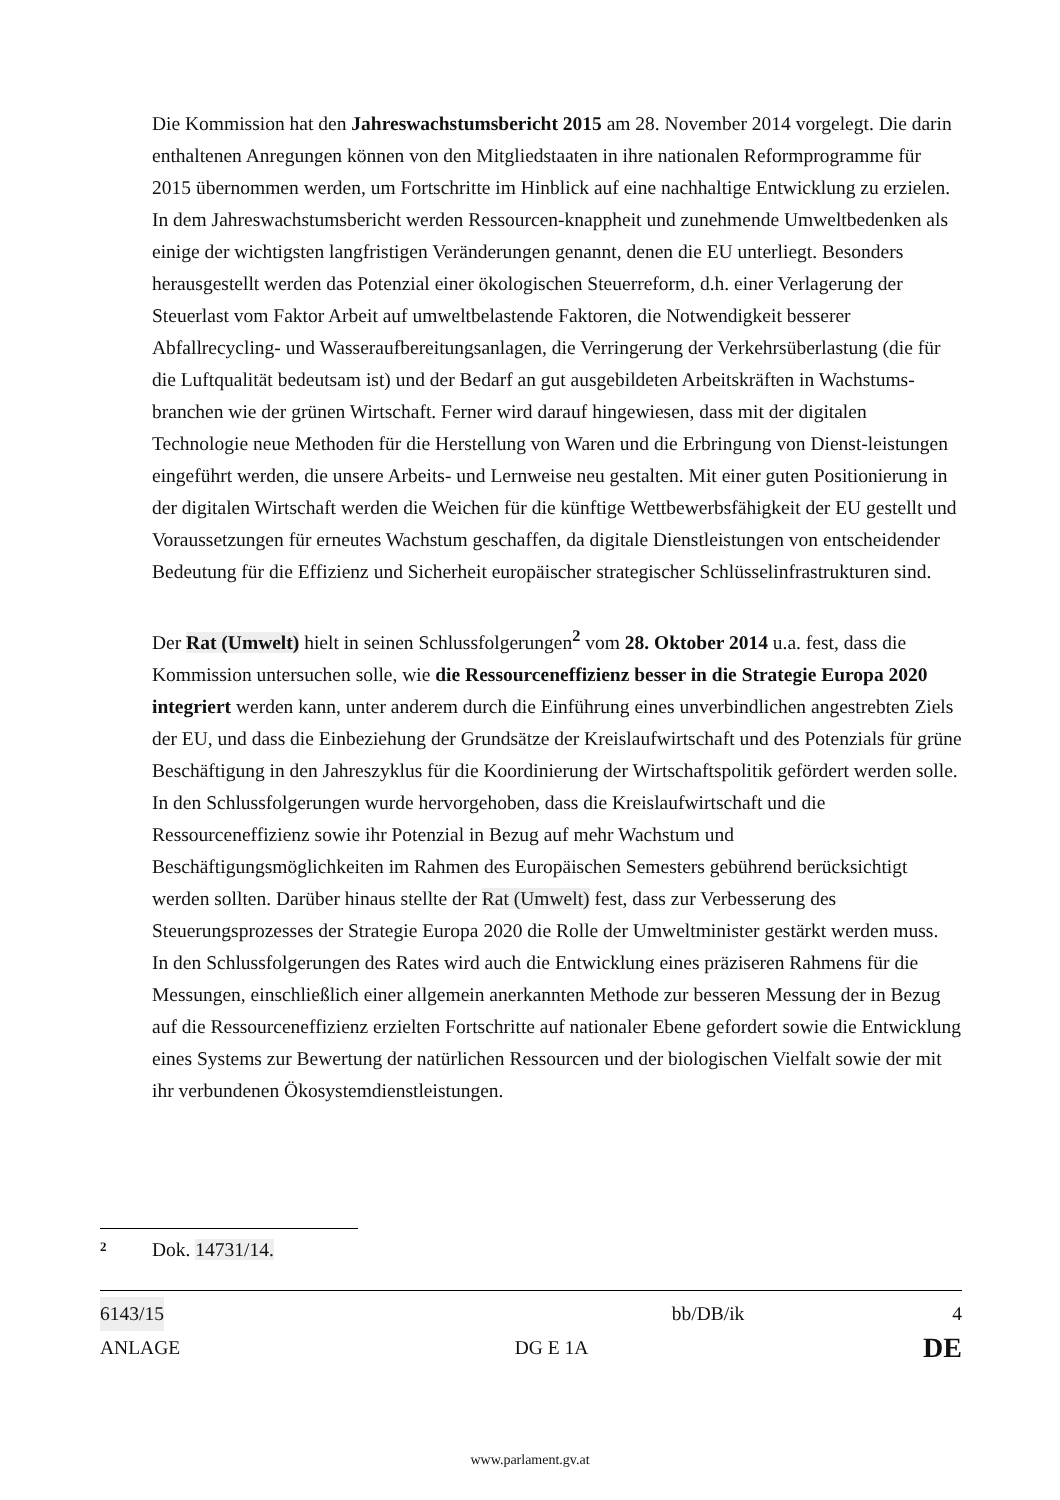Die Kommission hat den Jahreswachstumsbericht 2015 am 28. November 2014 vorgelegt. Die darin enthaltenen Anregungen können von den Mitgliedstaaten in ihre nationalen Reformprogramme für 2015 übernommen werden, um Fortschritte im Hinblick auf eine nachhaltige Entwicklung zu erzielen. In dem Jahreswachstumsbericht werden Ressourcen-knappheit und zunehmende Umweltbedenken als einige der wichtigsten langfristigen Veränderungen genannt, denen die EU unterliegt. Besonders herausgestellt werden das Potenzial einer ökologischen Steuerreform, d.h. einer Verlagerung der Steuerlast vom Faktor Arbeit auf umweltbelastende Faktoren, die Notwendigkeit besserer Abfallrecycling- und Wasseraufbereitungsanlagen, die Verringerung der Verkehrsüberlastung (die für die Luftqualität bedeutsam ist) und der Bedarf an gut ausgebildeten Arbeitskräften in Wachstums-branchen wie der grünen Wirtschaft. Ferner wird darauf hingewiesen, dass mit der digitalen Technologie neue Methoden für die Herstellung von Waren und die Erbringung von Dienst-leistungen eingeführt werden, die unsere Arbeits- und Lernweise neu gestalten. Mit einer guten Positionierung in der digitalen Wirtschaft werden die Weichen für die künftige Wettbewerbsfähigkeit der EU gestellt und Voraussetzungen für erneutes Wachstum geschaffen, da digitale Dienstleistungen von entscheidender Bedeutung für die Effizienz und Sicherheit europäischer strategischer Schlüsselinfrastrukturen sind.
Der Rat (Umwelt) hielt in seinen Schlussfolgerungen<sup>2</sup> vom 28. Oktober 2014 u.a. fest, dass die Kommission untersuchen solle, wie die Ressourceneffizienz besser in die Strategie Europa 2020 integriert werden kann, unter anderem durch die Einführung eines unverbindlichen angestrebten Ziels der EU, und dass die Einbeziehung der Grundsätze der Kreislaufwirtschaft und des Potenzials für grüne Beschäftigung in den Jahreszyklus für die Koordinierung der Wirtschaftspolitik gefördert werden solle. In den Schlussfolgerungen wurde hervorgehoben, dass die Kreislaufwirtschaft und die Ressourceneffizienz sowie ihr Potenzial in Bezug auf mehr Wachstum und Beschäftigungsmöglichkeiten im Rahmen des Europäischen Semesters gebührend berücksichtigt werden sollten. Darüber hinaus stellte der Rat (Umwelt) fest, dass zur Verbesserung des Steuerungsprozesses der Strategie Europa 2020 die Rolle der Umweltminister gestärkt werden muss.
In den Schlussfolgerungen des Rates wird auch die Entwicklung eines präziseren Rahmens für die Messungen, einschließlich einer allgemein anerkannten Methode zur besseren Messung der in Bezug auf die Ressourceneffizienz erzielten Fortschritte auf nationaler Ebene gefordert sowie die Entwicklung eines Systems zur Bewertung der natürlichen Ressourcen und der biologischen Vielfalt sowie der mit ihr verbundenen Ökosystemdienstleistungen.
2 Dok. 14731/14.
6143/15 bb/DB/ik 4
ANLAGE DG E 1A DE
www.parlament.gv.at